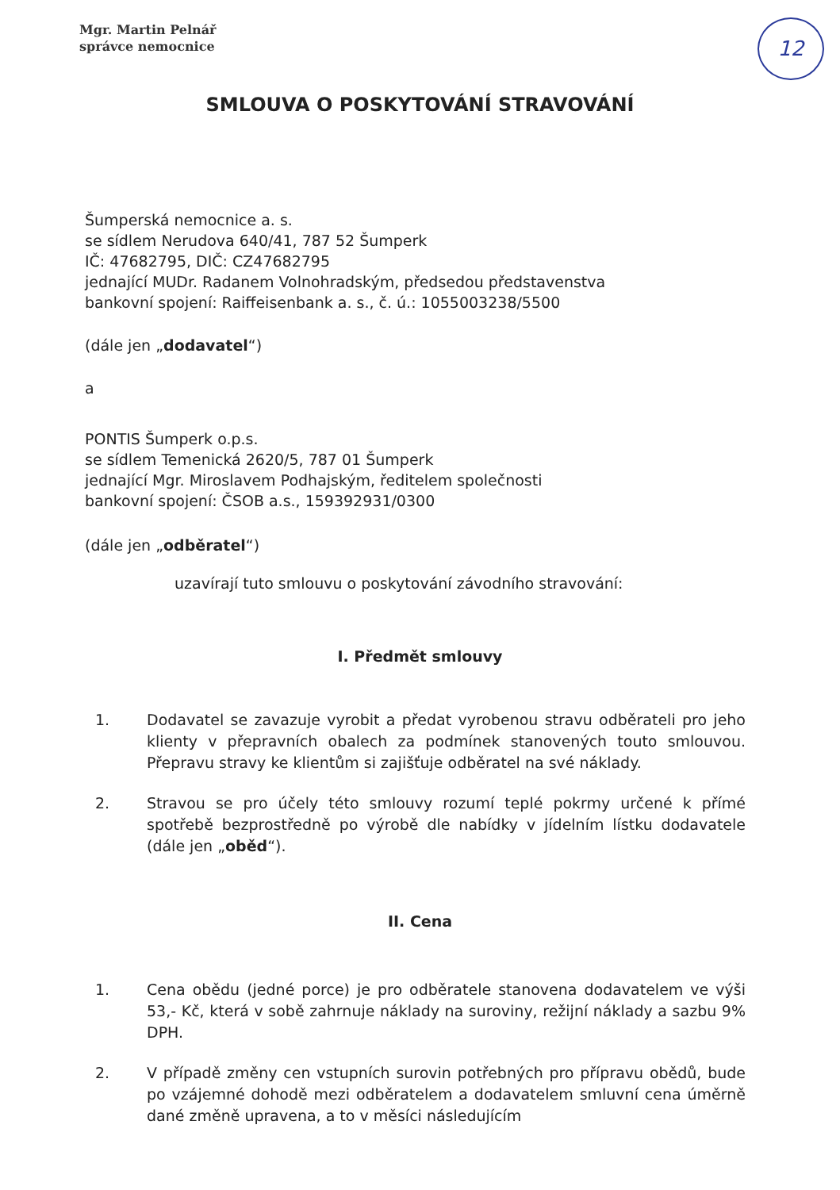Mgr. Martin Pelnář
správce nemocnice
12
SMLOUVA O POSKYTOVÁNÍ STRAVOVÁNÍ
Šumperská nemocnice a. s.
se sídlem Nerudova 640/41, 787 52 Šumperk
IČ: 47682795, DIČ: CZ47682795
jednající MUDr. Radanem Volnohradským, předsedou představenstva
bankovní spojení: Raiffeisenbank a. s., č. ú.: 1055003238/5500
(dále jen „dodavatel“)
a
PONTIS Šumperk o.p.s.
se sídlem Temenická 2620/5, 787 01 Šumperk
jednající Mgr. Miroslavem Podhajským, ředitelem společnosti
bankovní spojení: ČSOB a.s., 159392931/0300
(dále jen „odběratel“)
uzavírají tuto smlouvu o poskytování závodního stravování:
I. Předmět smlouvy
1. Dodavatel se zavazuje vyrobit a předat vyrobenou stravu odběrateli pro jeho klienty v přepravních obalech za podmínek stanovených touto smlouvou. Přepravu stravy ke klientům si zajišťuje odběratel na své náklady.
2. Stravou se pro účely této smlouvy rozumí teplé pokrmy určené k přímé spotřebě bezprostředně po výrobě dle nabídky v jídelním lístku dodavatele (dále jen „oběd“).
II. Cena
1. Cena obědu (jedné porce) je pro odběratele stanovena dodavatelem ve výši 53,- Kč, která v sobě zahrnuje náklady na suroviny, režijní náklady a sazbu 9% DPH.
2. V případě změny cen vstupních surovin potřebných pro přípravu obědů, bude po vzájemné dohodě mezi odběratelem a dodavatelem smluvní cena úměrně dané změně upravena, a to v měsíci následujícím